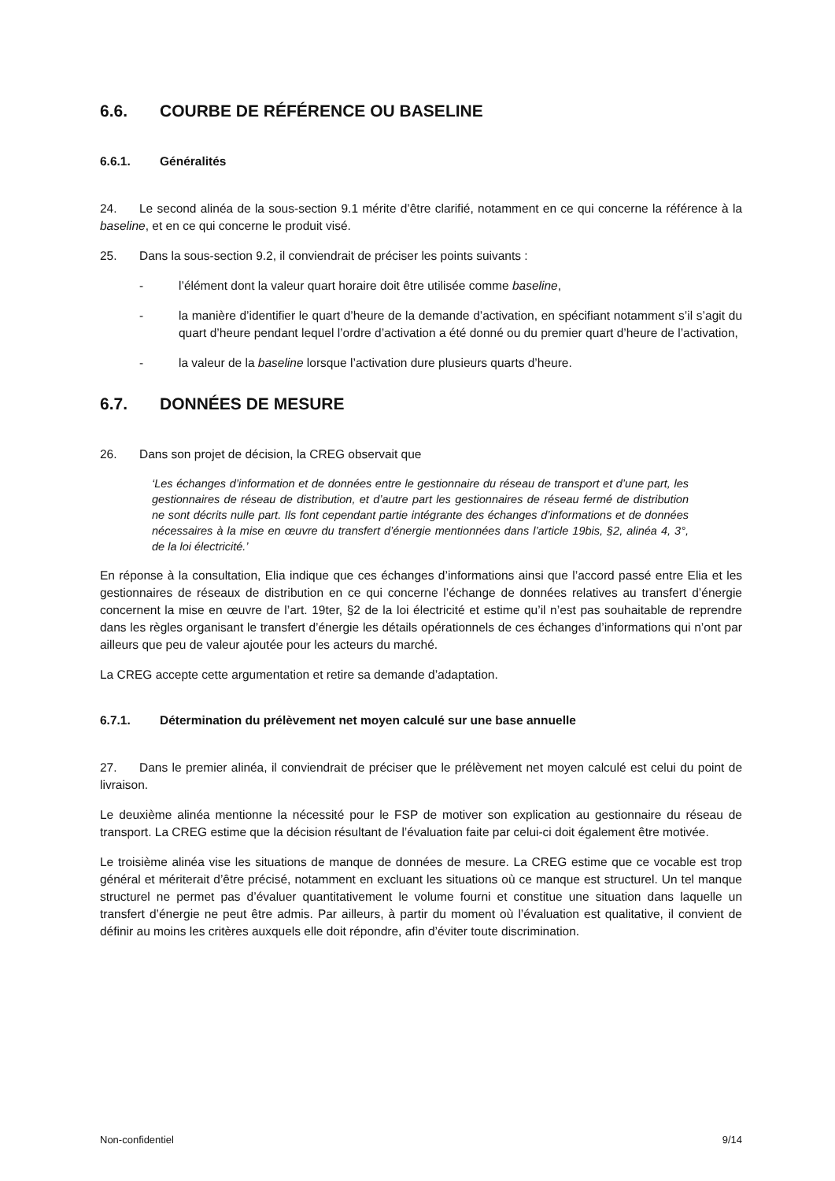6.6. COURBE DE RÉFÉRENCE OU BASELINE
6.6.1. Généralités
24. Le second alinéa de la sous-section 9.1 mérite d’être clarifié, notamment en ce qui concerne la référence à la baseline, et en ce qui concerne le produit visé.
25. Dans la sous-section 9.2, il conviendrait de préciser les points suivants :
- l’élément dont la valeur quart horaire doit être utilisée comme baseline,
- la manière d’identifier le quart d’heure de la demande d’activation, en spécifiant notamment s’il s’agit du quart d’heure pendant lequel l’ordre d’activation a été donné ou du premier quart d’heure de l’activation,
- la valeur de la baseline lorsque l’activation dure plusieurs quarts d’heure.
6.7. DONNÉES DE MESURE
26. Dans son projet de décision, la CREG observait que
‘Les échanges d’information et de données entre le gestionnaire du réseau de transport et d’une part, les gestionnaires de réseau de distribution, et d’autre part les gestionnaires de réseau fermé de distribution ne sont décrits nulle part. Ils font cependant partie intégrante des échanges d’informations et de données nécessaires à la mise en œuvre du transfert d’énergie mentionnées dans l’article 19bis, §2, alinéa 4, 3°, de la loi électricité.’
En réponse à la consultation, Elia indique que ces échanges d’informations ainsi que l’accord passé entre Elia et les gestionnaires de réseaux de distribution en ce qui concerne l’échange de données relatives au transfert d’énergie concernent la mise en œuvre de l’art. 19ter, §2 de la loi électricité et estime qu’il n’est pas souhaitable de reprendre dans les règles organisant le transfert d’énergie les détails opérationnels de ces échanges d’informations qui n’ont par ailleurs que peu de valeur ajoutée pour les acteurs du marché.
La CREG accepte cette argumentation et retire sa demande d’adaptation.
6.7.1. Détermination du prélèvement net moyen calculé sur une base annuelle
27. Dans le premier alinéa, il conviendrait de préciser que le prélèvement net moyen calculé est celui du point de livraison.
Le deuxième alinéa mentionne la nécessité pour le FSP de motiver son explication au gestionnaire du réseau de transport. La CREG estime que la décision résultant de l’évaluation faite par celui-ci doit également être motivée.
Le troisième alinéa vise les situations de manque de données de mesure. La CREG estime que ce vocable est trop général et mériterait d’être précisé, notamment en excluant les situations où ce manque est structurel. Un tel manque structurel ne permet pas d’évaluer quantitativement le volume fourni et constitue une situation dans laquelle un transfert d’énergie ne peut être admis. Par ailleurs, à partir du moment où l’évaluation est qualitative, il convient de définir au moins les critères auxquels elle doit répondre, afin d’éviter toute discrimination.
Non-confidentiel 9/14